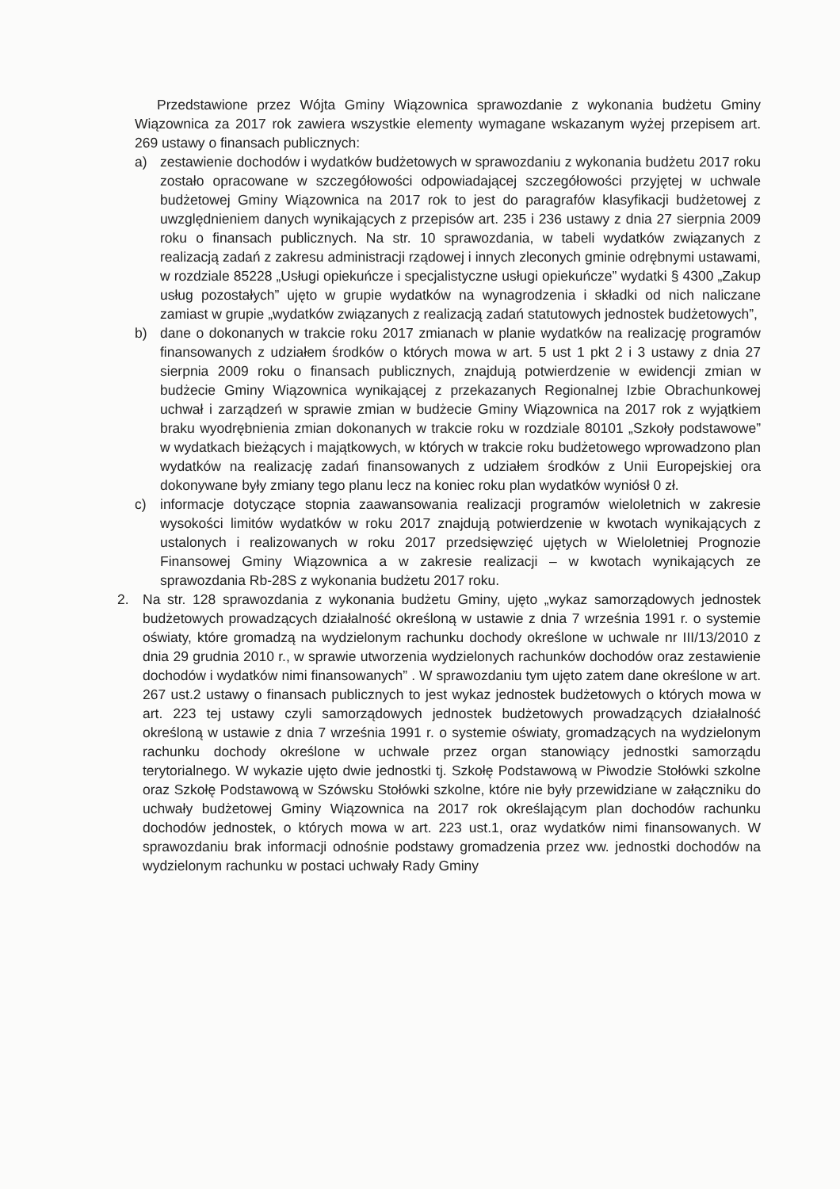Przedstawione przez Wójta Gminy Wiązownica sprawozdanie z wykonania budżetu Gminy Wiązownica za 2017 rok zawiera wszystkie elementy wymagane wskazanym wyżej przepisem art. 269 ustawy o finansach publicznych:
a) zestawienie dochodów i wydatków budżetowych w sprawozdaniu z wykonania budżetu 2017 roku zostało opracowane w szczegółowości odpowiadającej szczegółowości przyjętej w uchwale budżetowej Gminy Wiązownica na 2017 rok to jest do paragrafów klasyfikacji budżetowej z uwzględnieniem danych wynikających z przepisów art. 235 i 236 ustawy z dnia 27 sierpnia 2009 roku o finansach publicznych. Na str. 10 sprawozdania, w tabeli wydatków związanych z realizacją zadań z zakresu administracji rządowej i innych zleconych gminie odrębnymi ustawami, w rozdziale 85228 „Usługi opiekuńcze i specjalistyczne usługi opiekuńcze” wydatki § 4300 „Zakup usług pozostałych” ujęto w grupie wydatków na wynagrodzenia i składki od nich naliczane zamiast w grupie „wydatków związanych z realizacją zadań statutowych jednostek budżetowych”,
b) dane o dokonanych w trakcie roku 2017 zmianach w planie wydatków na realizację programów finansowanych z udziałem środków o których mowa w art. 5 ust 1 pkt 2 i 3 ustawy z dnia 27 sierpnia 2009 roku o finansach publicznych, znajdują potwierdzenie w ewidencji zmian w budżecie Gminy Wiązownica wynikającej z przekazanych Regionalnej Izbie Obrachunkowej uchwał i zarządzeń w sprawie zmian w budżecie Gminy Wiązownica na 2017 rok z wyjątkiem braku wyodrębnienia zmian dokonanych w trakcie roku w rozdziale 80101 „Szkoły podstawowe” w wydatkach bieżących i majątkowych, w których w trakcie roku budżetowego wprowadzono plan wydatków na realizację zadań finansowanych z udziałem środków z Unii Europejskiej ora dokonywane były zmiany tego planu lecz na koniec roku plan wydatków wyniósł 0 zł.
c) informacje dotyczące stopnia zaawansowania realizacji programów wieloletnich w zakresie wysokości limitów wydatków w roku 2017 znajdują potwierdzenie w kwotach wynikających z ustalonych i realizowanych w roku 2017 przedsięwzięć ujętych w Wieloletniej Prognozie Finansowej Gminy Wiązownica a w zakresie realizacji – w kwotach wynikających ze sprawozdania Rb-28S z wykonania budżetu 2017 roku.
2. Na str. 128 sprawozdania z wykonania budżetu Gminy, ujęto „wykaz samorządowych jednostek budżetowych prowadzących działalność określoną w ustawie z dnia 7 września 1991 r. o systemie oświaty, które gromadzą na wydzielonym rachunku dochody określone w uchwale nr III/13/2010 z dnia 29 grudnia 2010 r., w sprawie utworzenia wydzielonych rachunków dochodów oraz zestawienie dochodów i wydatków nimi finansowanych” . W sprawozdaniu tym ujęto zatem dane określone w art. 267 ust.2 ustawy o finansach publicznych to jest wykaz jednostek budżetowych o których mowa w art. 223 tej ustawy czyli samorządowych jednostek budżetowych prowadzących działalność określoną w ustawie z dnia 7 września 1991 r. o systemie oświaty, gromadzących na wydzielonym rachunku dochody określone w uchwale przez organ stanowiący jednostki samorządu terytorialnego. W wykazie ujęto dwie jednostki tj. Szkołę Podstawową w Piwodzie Stołówki szkolne oraz Szkołę Podstawową w Szówsku Stołówki szkolne, które nie były przewidziane w załączniku do uchwały budżetowej Gminy Wiązownica na 2017 rok określającym plan dochodów rachunku dochodów jednostek, o których mowa w art. 223 ust.1, oraz wydatków nimi finansowanych. W sprawozdaniu brak informacji odnośnie podstawy gromadzenia przez ww. jednostki dochodów na wydzielonym rachunku w postaci uchwały Rady Gminy